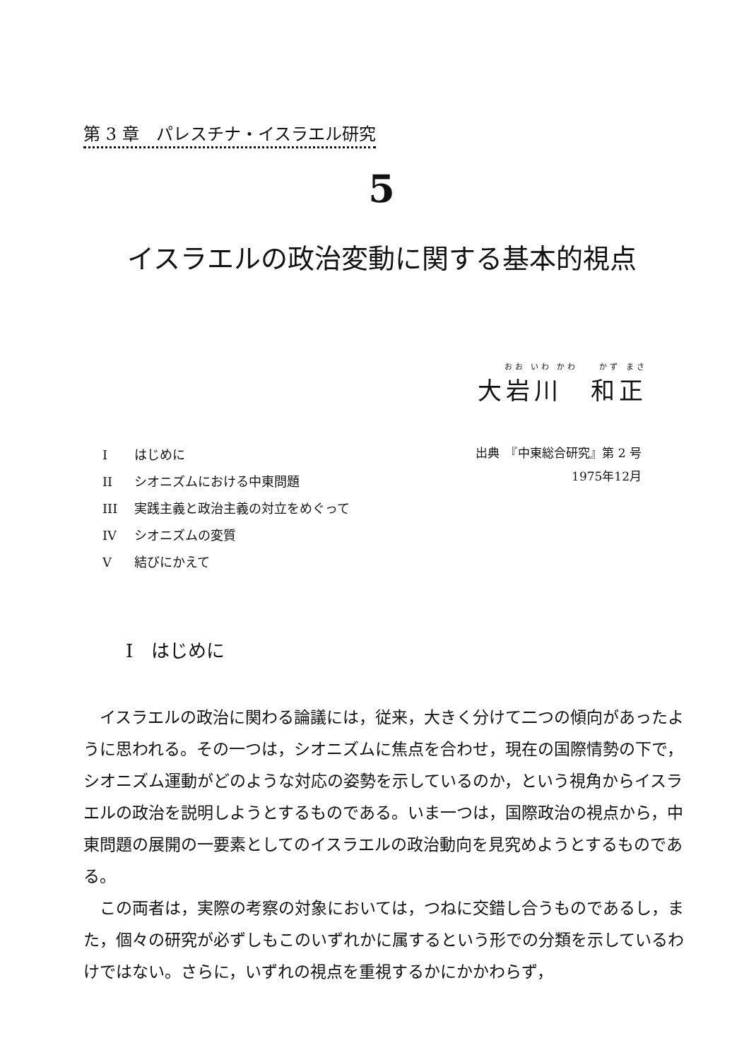第 3 章　パレスチナ・イスラエル研究
5
イスラエルの政治変動に関する基本的視点
おお いわ かわ　　かず まさ
大岩川　和正
Iはじめに
II シオニズムにおける中東問題
III 実践主義と政治主義の対立をめぐって
IV シオニズムの変質
V結びにかえて
出典　『中東総合研究』第 2 号
1975年12月
I　はじめに
イスラエルの政治に関わる論議には，従来，大きく分けて二つの傾向があったように思われる。その一つは，シオニズムに焦点を合わせ，現在の国際情勢の下で，シオニズム運動がどのような対応の姿勢を示しているのか，という視角からイスラエルの政治を説明しようとするものである。いま一つは，国際政治の視点から，中東問題の展開の一要素としてのイスラエルの政治動向を見究めようとするものである。
この両者は，実際の考察の対象においては，つねに交錯し合うものであるし，また，個々の研究が必ずしもこのいずれかに属するという形での分類を示しているわけではない。さらに，いずれの視点を重視するかにかかわらず，